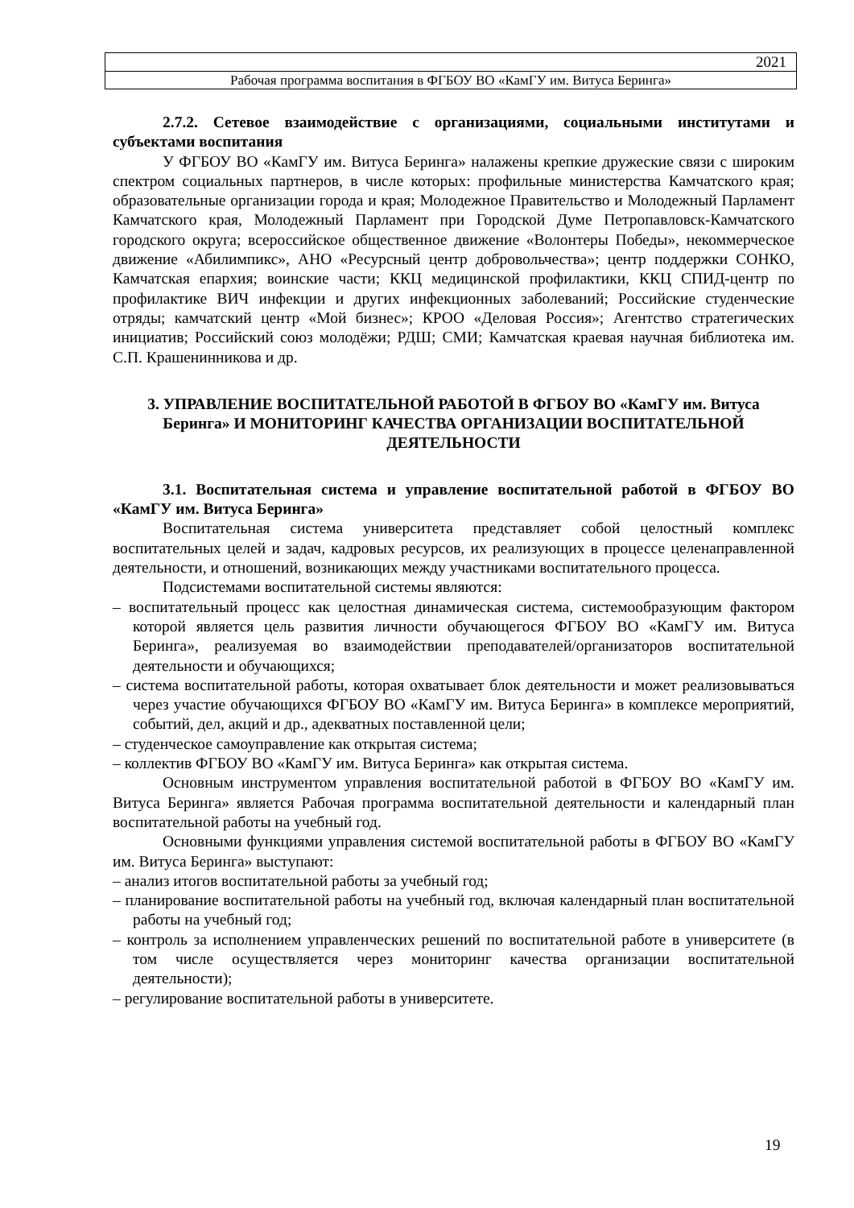2021
Рабочая программа воспитания в ФГБОУ ВО «КамГУ им. Витуса Беринга»
2.7.2. Сетевое взаимодействие с организациями, социальными институтами и субъектами воспитания
У ФГБОУ ВО «КамГУ им. Витуса Беринга» налажены крепкие дружеские связи с широким спектром социальных партнеров, в числе которых: профильные министерства Камчатского края; образовательные организации города и края; Молодежное Правительство и Молодежный Парламент Камчатского края, Молодежный Парламент при Городской Думе Петропавловск-Камчатского городского округа; всероссийское общественное движение «Волонтеры Победы», некоммерческое движение «Абилимпикс», АНО «Ресурсный центр добровольчества»; центр поддержки СОНКО, Камчатская епархия; воинские части; ККЦ медицинской профилактики, ККЦ СПИД-центр по профилактике ВИЧ инфекции и других инфекционных заболеваний; Российские студенческие отряды; камчатский центр «Мой бизнес»; КРОО «Деловая Россия»; Агентство стратегических инициатив; Российский союз молодёжи; РДШ; СМИ; Камчатская краевая научная библиотека им. С.П. Крашенинникова и др.
3. УПРАВЛЕНИЕ ВОСПИТАТЕЛЬНОЙ РАБОТОЙ В ФГБОУ ВО «КамГУ им. Витуса Беринга» И МОНИТОРИНГ КАЧЕСТВА ОРГАНИЗАЦИИ ВОСПИТАТЕЛЬНОЙ ДЕЯТЕЛЬНОСТИ
3.1. Воспитательная система и управление воспитательной работой в ФГБОУ ВО «КамГУ им. Витуса Беринга»
Воспитательная система университета представляет собой целостный комплекс воспитательных целей и задач, кадровых ресурсов, их реализующих в процессе целенаправленной деятельности, и отношений, возникающих между участниками воспитательного процесса.
Подсистемами воспитательной системы являются:
– воспитательный процесс как целостная динамическая система, системообразующим фактором которой является цель развития личности обучающегося ФГБОУ ВО «КамГУ им. Витуса Беринга», реализуемая во взаимодействии преподавателей/организаторов воспитательной деятельности и обучающихся;
– система воспитательной работы, которая охватывает блок деятельности и может реализовываться через участие обучающихся ФГБОУ ВО «КамГУ им. Витуса Беринга» в комплексе мероприятий, событий, дел, акций и др., адекватных поставленной цели;
– студенческое самоуправление как открытая система;
– коллектив ФГБОУ ВО «КамГУ им. Витуса Беринга» как открытая система.
Основным инструментом управления воспитательной работой в ФГБОУ ВО «КамГУ им. Витуса Беринга» является Рабочая программа воспитательной деятельности и календарный план воспитательной работы на учебный год.
Основными функциями управления системой воспитательной работы в ФГБОУ ВО «КамГУ им. Витуса Беринга» выступают:
– анализ итогов воспитательной работы за учебный год;
– планирование воспитательной работы на учебный год, включая календарный план воспитательной работы на учебный год;
– контроль за исполнением управленческих решений по воспитательной работе в университете (в том числе осуществляется через мониторинг качества организации воспитательной деятельности);
– регулирование воспитательной работы в университете.
19